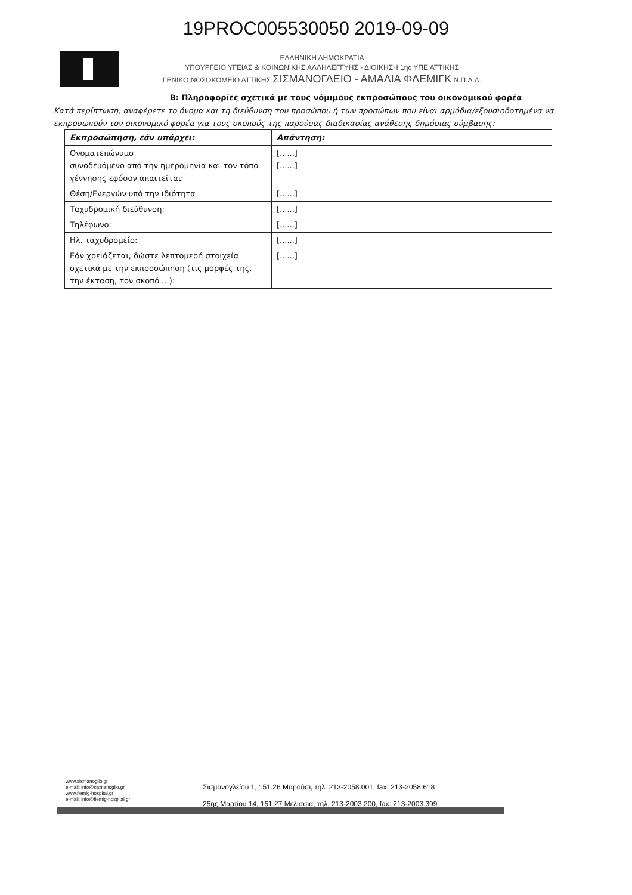19PROC005530050 2019-09-09
ΕΛΛΗΝΙΚΗ ΔΗΜΟΚΡΑΤΙΑ
ΥΠΟΥΡΓΕΙΟ ΥΓΕΙΑΣ & ΚΟΙΝΩΝΙΚΗΣ ΑΛΛΗΛΕΓΓΥΗΣ - ΔΙΟΙΚΗΣΗ 1ης ΥΠΕ ΑΤΤΙΚΗΣ
ΓΕΝΙΚΟ ΝΟΣΟΚΟΜΕΙΟ ΑΤΤΙΚΗΣ ΣΙΣΜΑΝΟΓΛΕΙΟ - ΑΜΑΛΙΑ ΦΛΕΜΙΓΚ Ν.Π.Δ.Δ.
Β: Πληροφορίες σχετικά με τους νόμιμους εκπροσώπους του οικονομικού φορέα
Κατά περίπτωση, αναφέρετε το όνομα και τη διεύθυνση του προσώπου ή των προσώπων που είναι αρμόδια/εξουσιοδοτημένα να εκπροσωπούν τον οικονομικό φορέα για τους σκοπούς της παρούσας διαδικασίας ανάθεσης δημόσιας σύμβασης:
| Εκπροσώπηση, εάν υπάρχει: | Απάντηση: |
| Ονοματεπώνυμο συνοδευόμενο από την ημερομηνία και τον τόπο γέννησης εφόσον απαιτείται: | [......] [......] |
| Θέση/Ενεργών υπό την ιδιότητα | [......] |
| Ταχυδρομική διεύθυνση: | [......] |
| Τηλέφωνο: | [......] |
| Ηλ. ταχυδρομείο: | [......] |
| Εάν χρειάζεται, δώστε λεπτομερή στοιχεία σχετικά με την εκπροσώπηση (τις μορφές της, την έκταση, τον σκοπό ...): | [......] |
www.sismanoglio.gr
e-mail: info@sismanoglio.gr
www.flemig-hospital.gr
e-mail: info@flemig-hospital.gr
Σισμανογλείου 1, 151.26 Μαρούσι, τηλ. 213-2058.001, fax: 213-2058.618
25ης Μαρτίου 14, 151.27 Μελίσσια, τηλ. 213-2003.200, fax: 213-2003.399